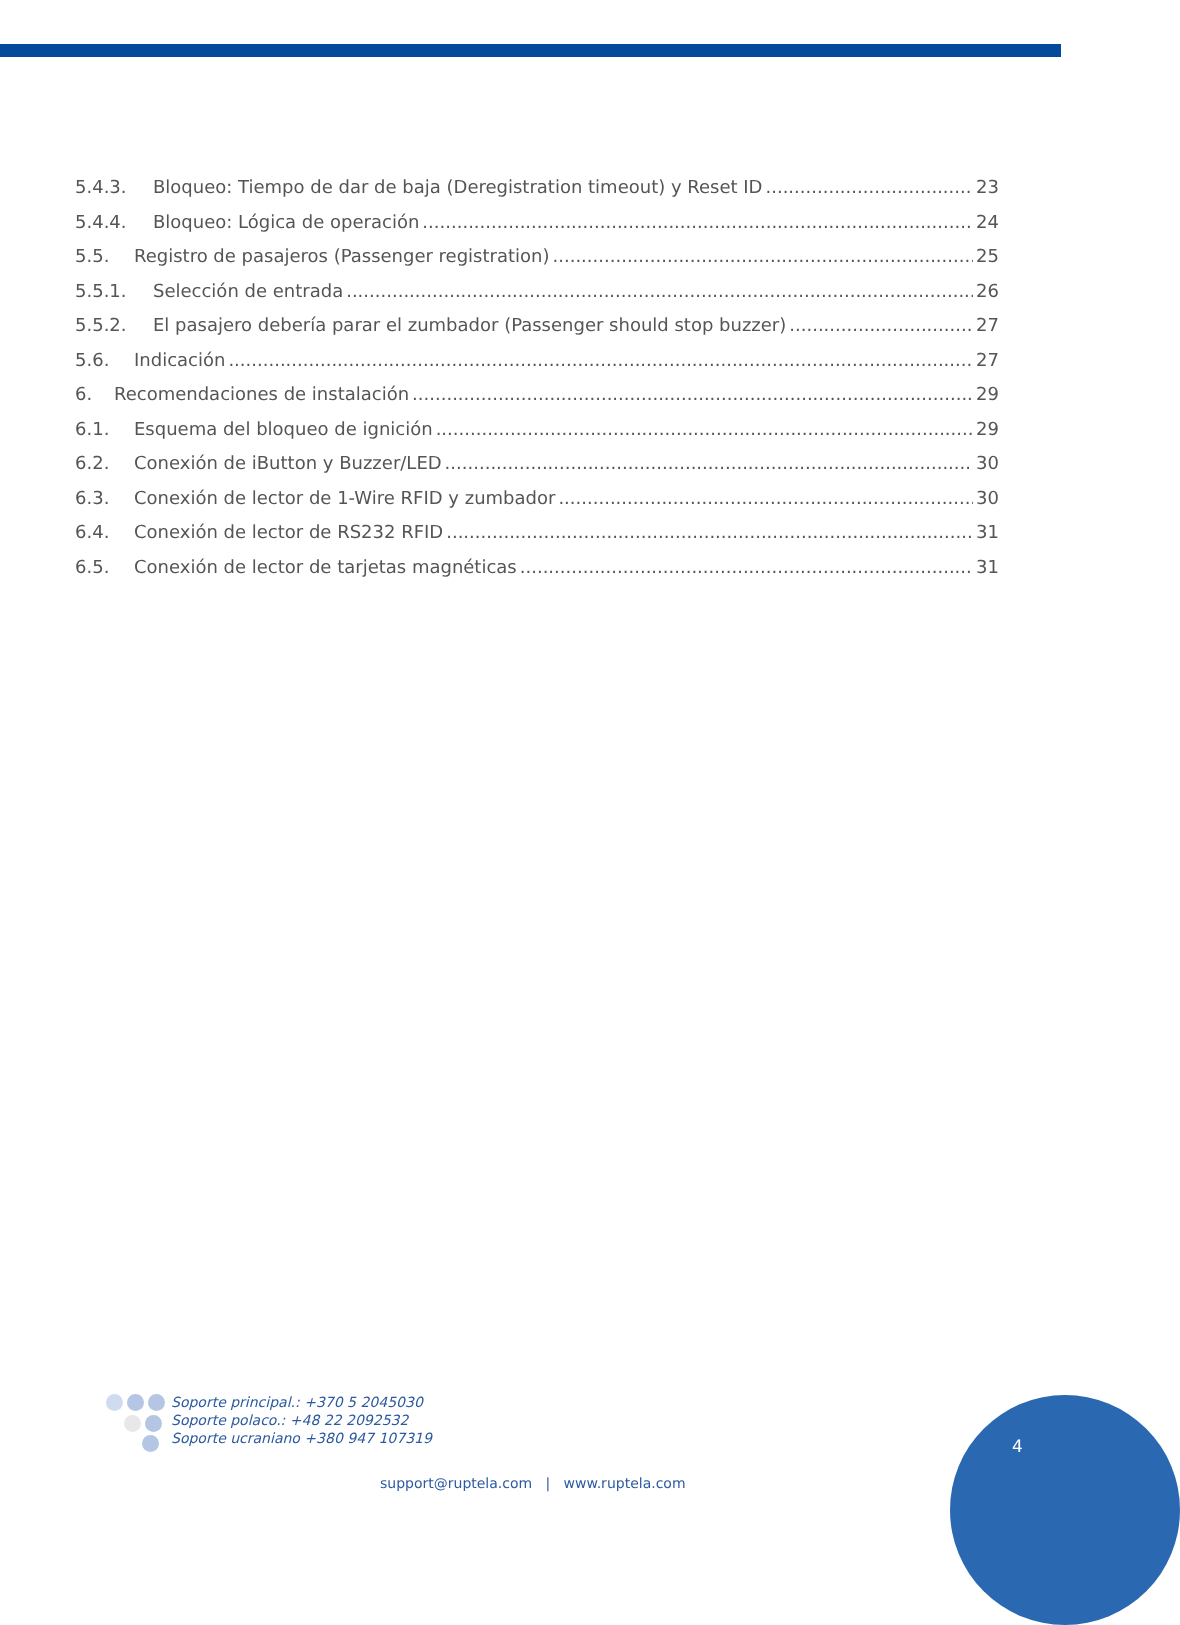5.4.3. Bloqueo: Tiempo de dar de baja (Deregistration timeout) y Reset ID 23
5.4.4. Bloqueo: Lógica de operación 24
5.5. Registro de pasajeros (Passenger registration) 25
5.5.1. Selección de entrada 26
5.5.2. El pasajero debería parar el zumbador (Passenger should stop buzzer) 27
5.6. Indicación 27
6. Recomendaciones de instalación 29
6.1. Esquema del bloqueo de ignición 29
6.2. Conexión de iButton y Buzzer/LED 30
6.3. Conexión de lector de 1-Wire RFID y zumbador 30
6.4. Conexión de lector de RS232 RFID 31
6.5. Conexión de lector de tarjetas magnéticas 31
Soporte principal.: +370 5 2045030
Soporte polaco.: +48 22 2092532
Soporte ucraniano +380 947 107319
support@ruptela.com | www.ruptela.com
4